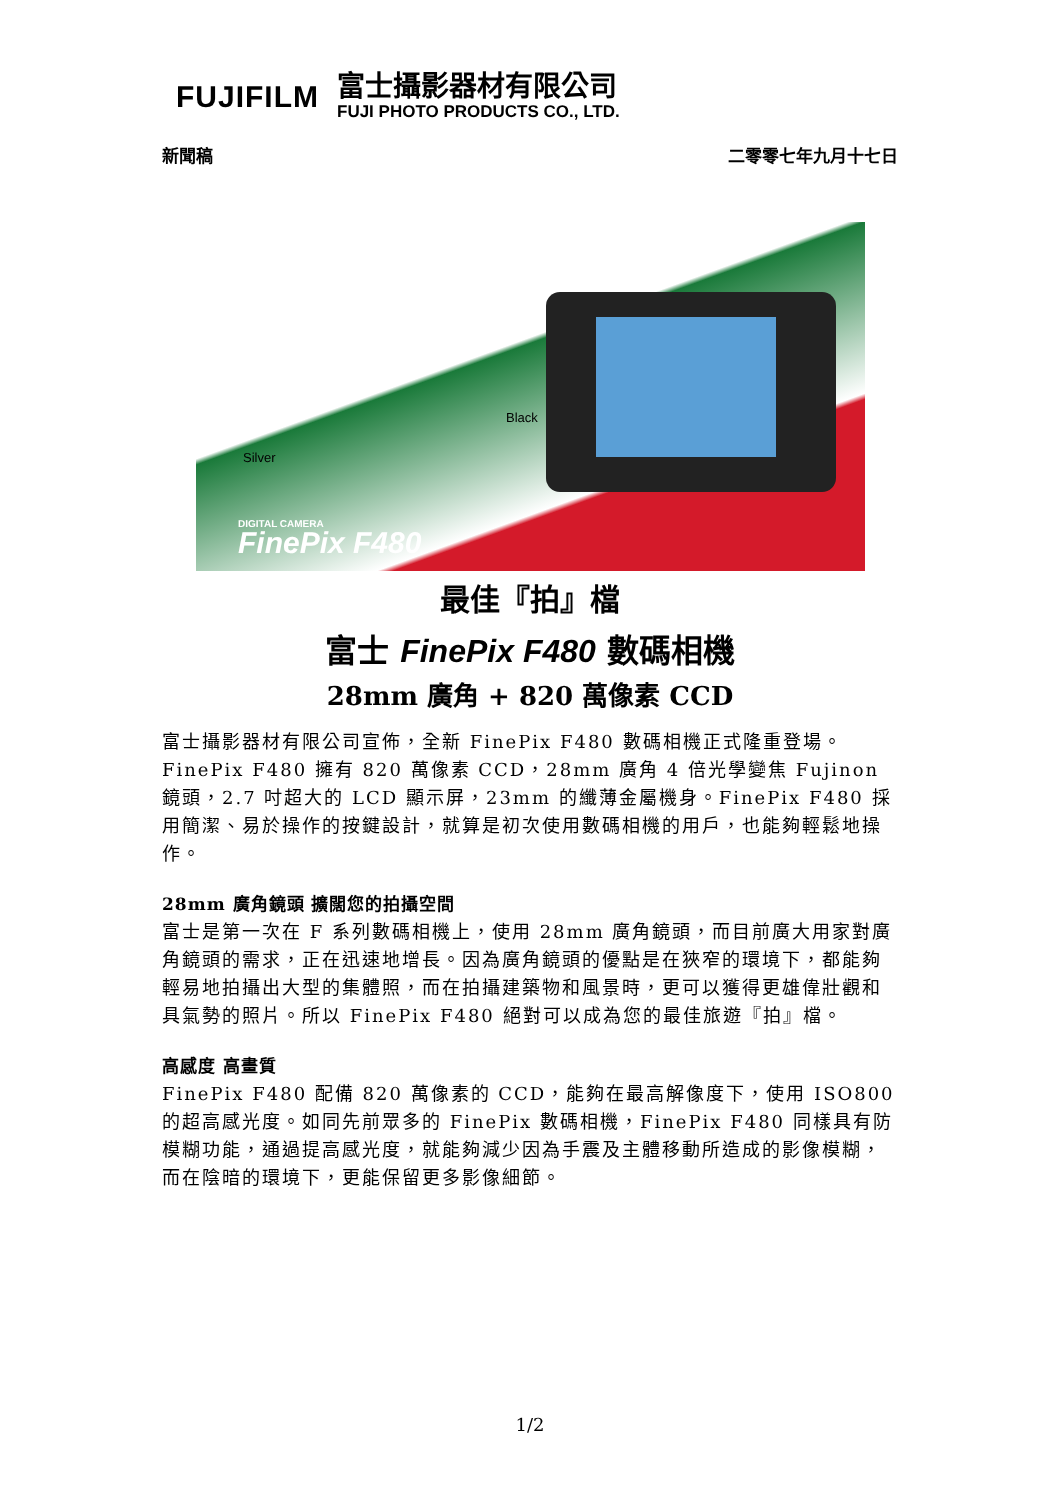FUJIFILM
富士攝影器材有限公司
FUJI PHOTO PRODUCTS CO., LTD.
新聞稿 二零零七年九月十七日
Black
Silver
DIGITAL CAMERA
FinePix F480
最佳『拍』檔
富士 FinePix F480 數碼相機
28mm 廣角 + 820 萬像素 CCD
富士攝影器材有限公司宣佈，全新 FinePix F480 數碼相機正式隆重登場。FinePix F480 擁有 820 萬像素 CCD，28mm 廣角 4 倍光學變焦 Fujinon 鏡頭，2.7 吋超大的 LCD 顯示屏，23mm 的纖薄金屬機身。FinePix F480 採用簡潔、易於操作的按鍵設計，就算是初次使用數碼相機的用戶，也能夠輕鬆地操作。
28mm 廣角鏡頭 擴闊您的拍攝空間
富士是第一次在 F 系列數碼相機上，使用 28mm 廣角鏡頭，而目前廣大用家對廣角鏡頭的需求，正在迅速地增長。因為廣角鏡頭的優點是在狹窄的環境下，都能夠輕易地拍攝出大型的集體照，而在拍攝建築物和風景時，更可以獲得更雄偉壯觀和具氣勢的照片。所以 FinePix F480 絕對可以成為您的最佳旅遊『拍』檔。
高感度 高畫質
FinePix F480 配備 820 萬像素的 CCD，能夠在最高解像度下，使用 ISO800 的超高感光度。如同先前眾多的 FinePix 數碼相機，FinePix F480 同樣具有防模糊功能，通過提高感光度，就能夠減少因為手震及主體移動所造成的影像模糊，而在陰暗的環境下，更能保留更多影像細節。
1/2